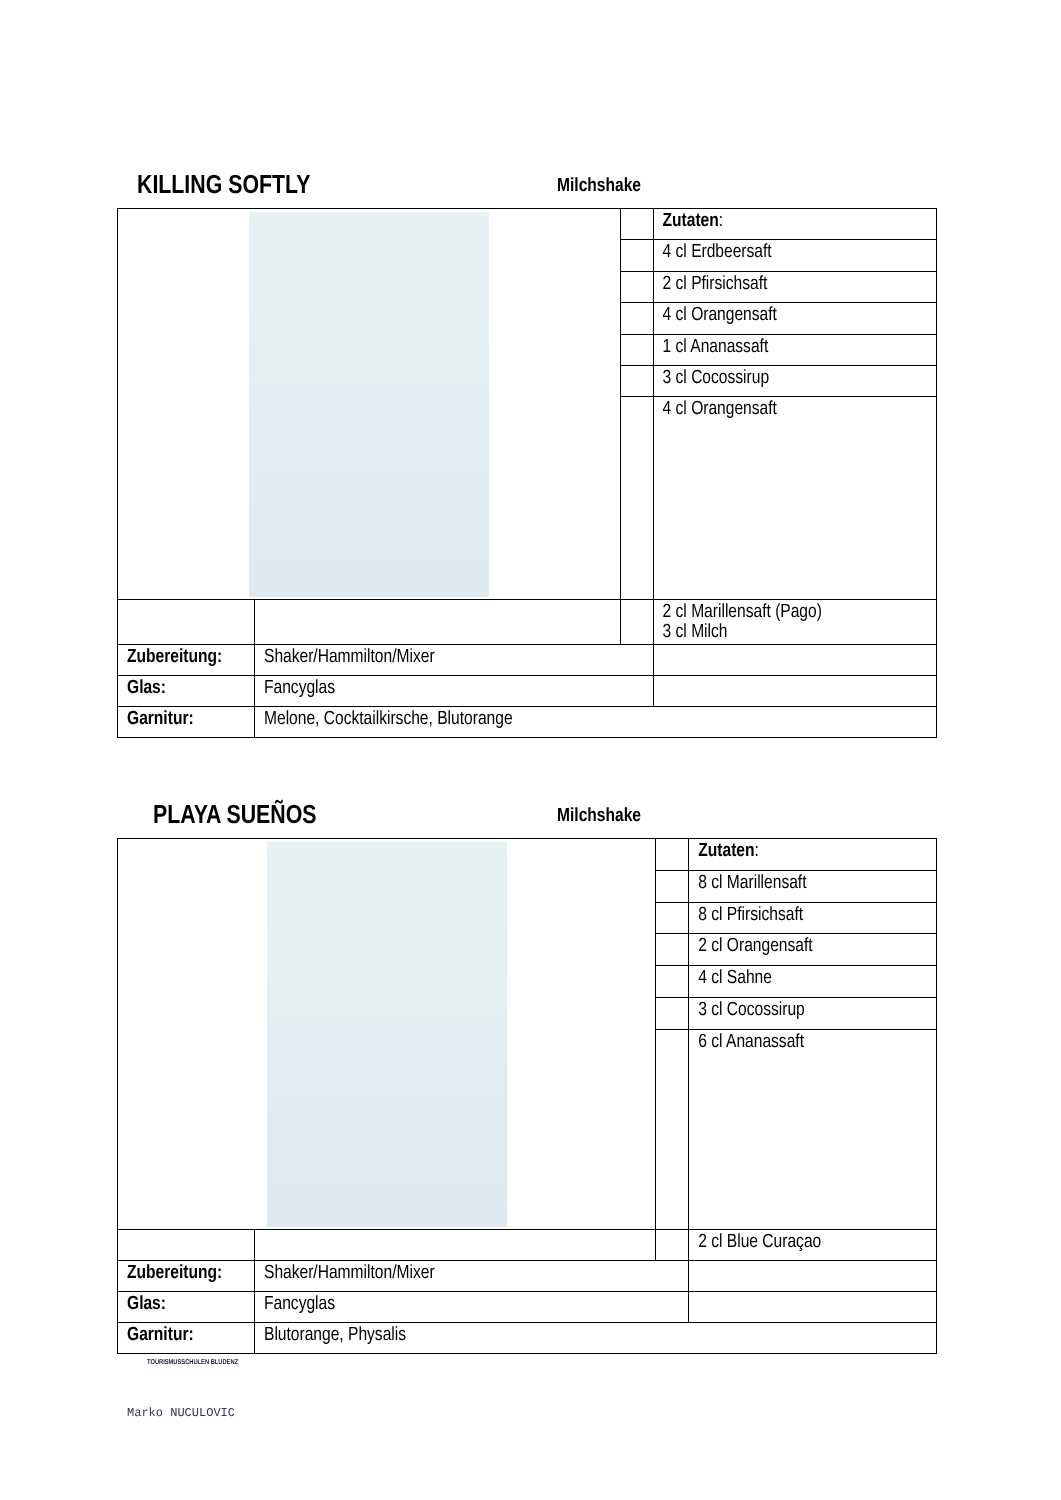KILLING SOFTLY
Milchshake
| | | | Zutaten : |
| | | | 4 cl Erdbeersaft |
| | | | 2 cl Pfirsichsaft |
| | | | 4 cl Orangensaft |
| | | | 1 cl Ananassaft |
| | | | 3 cl Cocossirup |
| | | | 4 cl Orangensaft |
| | | | 2 cl Marillensaft (Pago) 3 cl Milch |
| Zubereitung: | Shaker/Hammilton/Mixer | | |
| Glas: | Fancyglas | | |
| Garnitur: | Melone, Cocktailkirsche, Blutorange | | |
PLAYA SUEÑOS
Milchshake
| | | | Zutaten : |
| | | | 8 cl Marillensaft |
| | | | 8 cl Pfirsichsaft |
| | | | 2 cl Orangensaft |
| | | | 4 cl Sahne |
| | | | 3 cl Cocossirup |
| | | | 6 cl Ananassaft |
| | | | 2 cl Blue Curaçao |
| Zubereitung: | Shaker/Hammilton/Mixer | | |
| Glas: | Fancyglas | | |
| Garnitur: | Blutorange, Physalis | | |
TOURISMUSSCHULEN BLUDENZ
Marko NUCULOVIC